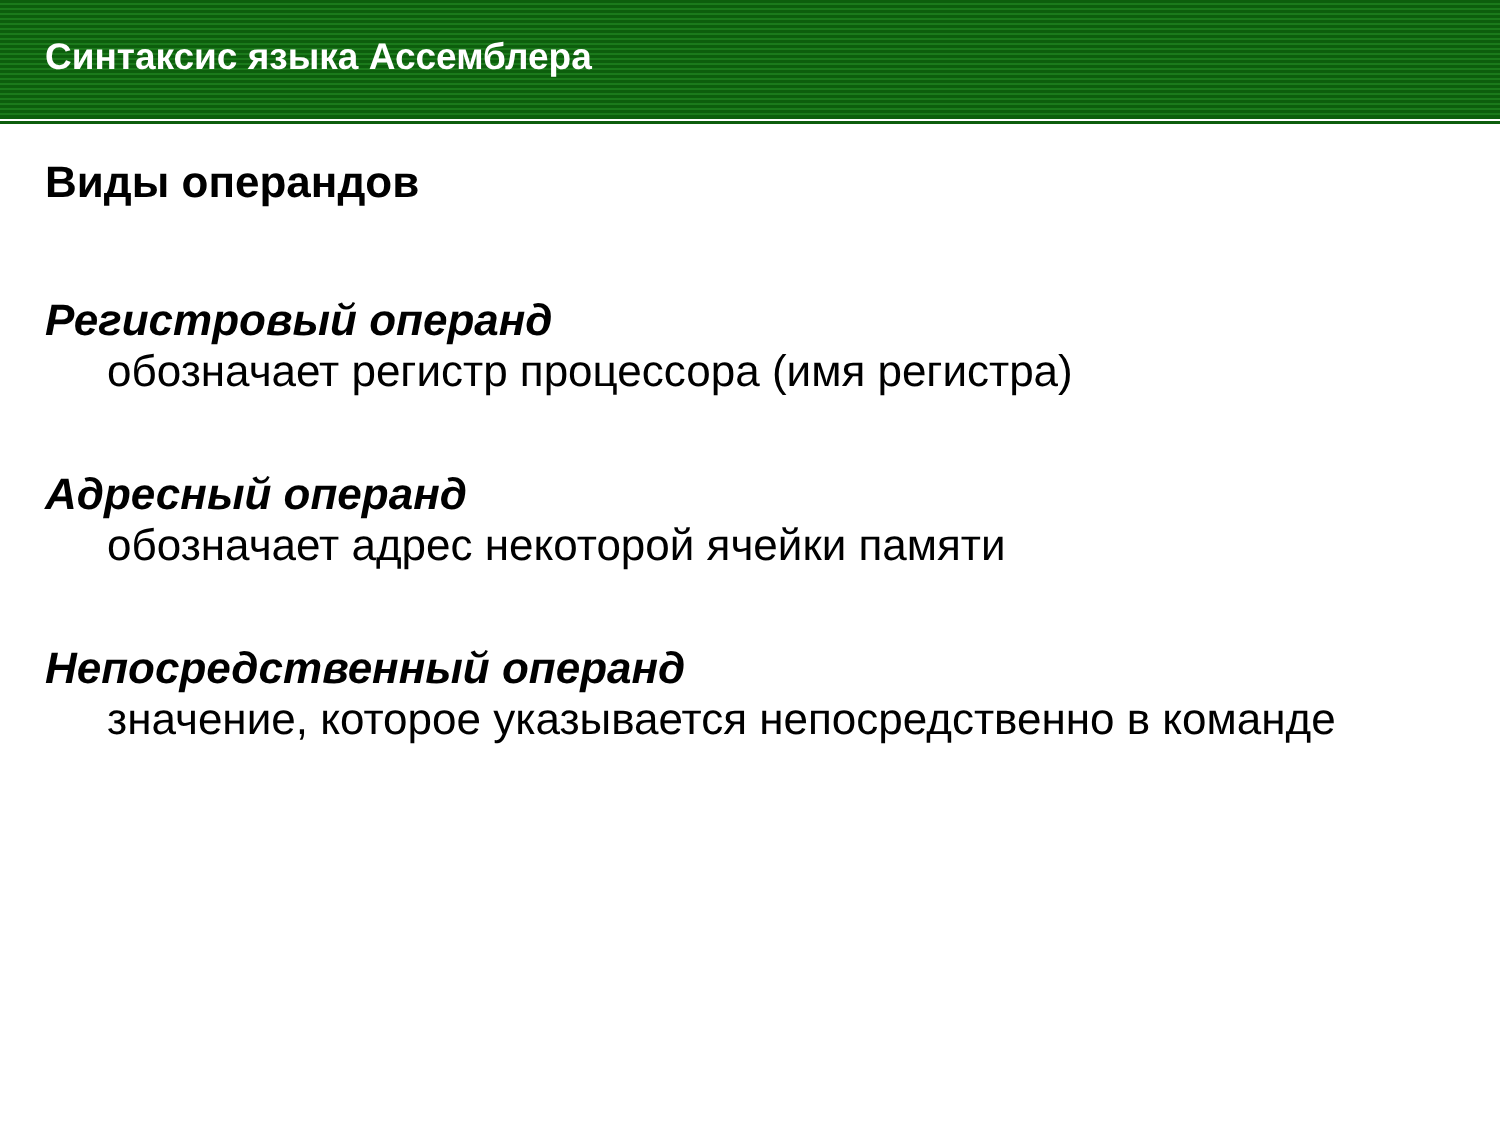Синтаксис языка Ассемблера
Виды операндов
Регистровый операнд
обозначает регистр процессора (имя регистра)
Адресный операнд
обозначает адрес некоторой ячейки памяти
Непосредственный операнд
значение, которое указывается непосредственно в команде